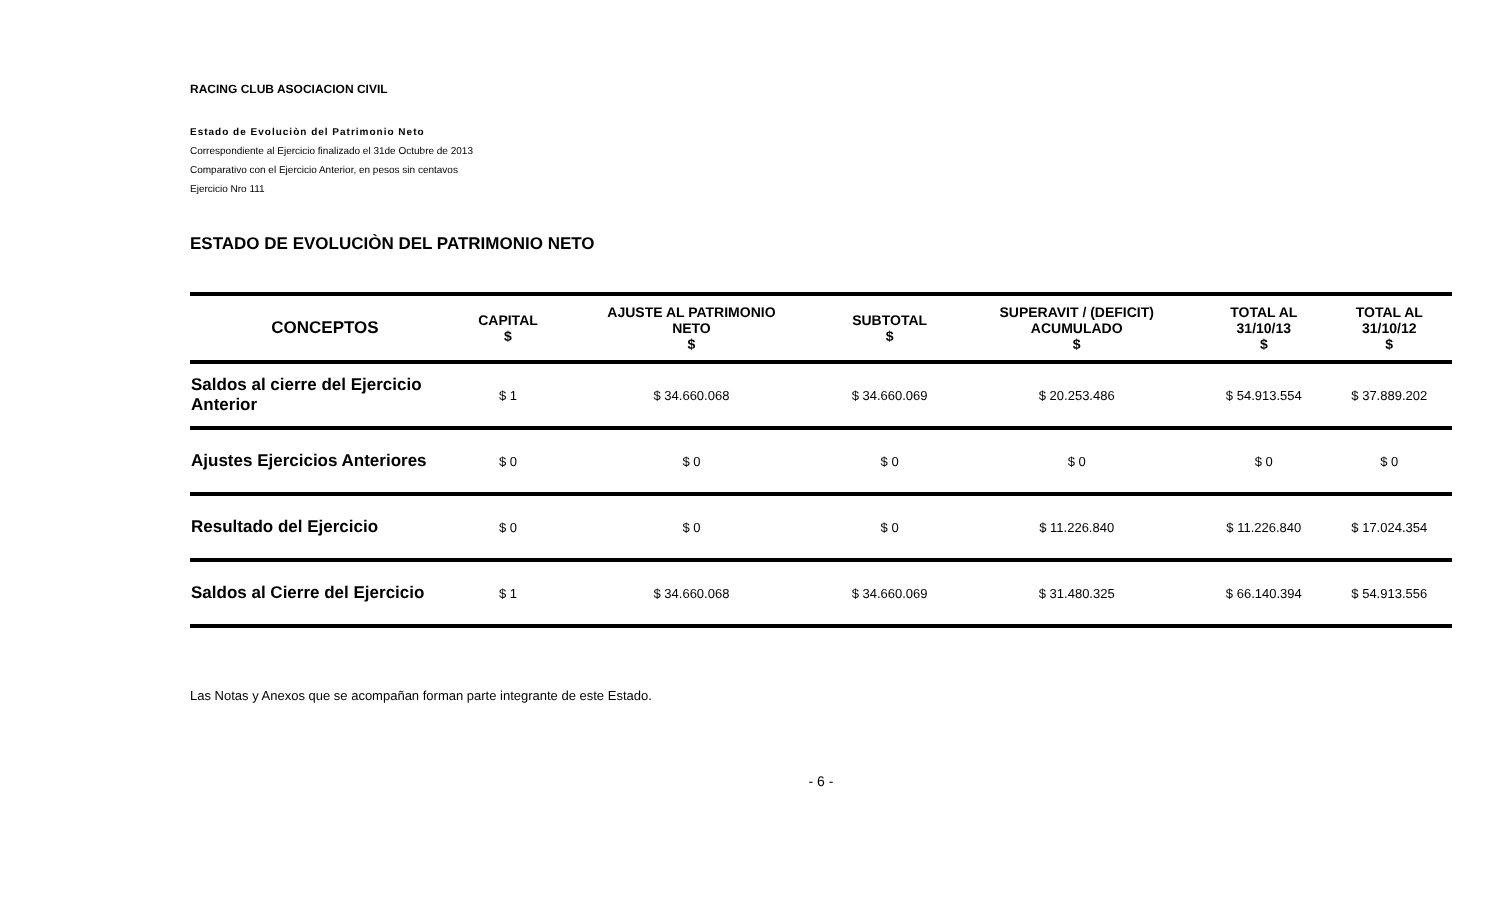RACING CLUB ASOCIACION CIVIL
Estado de Evoluciòn del Patrimonio Neto
Correspondiente al Ejercicio finalizado el 31de Octubre de 2013
Comparativo con el Ejercicio Anterior, en pesos sin centavos
Ejercicio Nro 111
ESTADO DE EVOLUCIÒN DEL PATRIMONIO NETO
| CONCEPTOS | CAPITAL $ | AJUSTE AL PATRIMONIO NETO $ | SUBTOTAL $ | SUPERAVIT / (DEFICIT) ACUMULADO $ | TOTAL AL 31/10/13 $ | TOTAL AL 31/10/12 $ |
| --- | --- | --- | --- | --- | --- | --- |
| Saldos al cierre del Ejercicio Anterior | $ 1 | $ 34.660.068 | $ 34.660.069 | $ 20.253.486 | $ 54.913.554 | $ 37.889.202 |
| Ajustes Ejercicios Anteriores | $ 0 | $ 0 | $ 0 | $ 0 | $ 0 | $ 0 |
| Resultado del Ejercicio | $ 0 | $ 0 | $ 0 | $ 11.226.840 | $ 11.226.840 | $ 17.024.354 |
| Saldos al Cierre del Ejercicio | $ 1 | $ 34.660.068 | $ 34.660.069 | $ 31.480.325 | $ 66.140.394 | $ 54.913.556 |
Las Notas y Anexos que se acompañan forman parte integrante de este Estado.
- 6 -